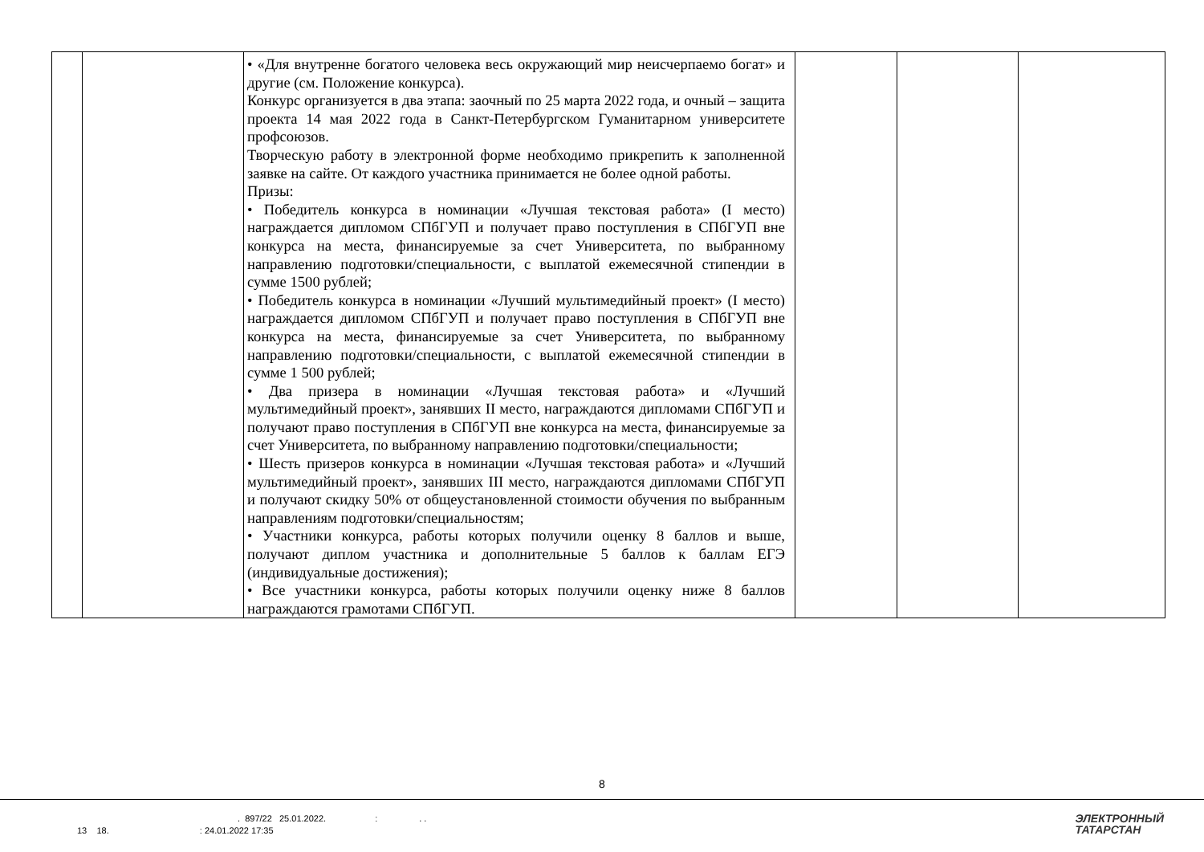| | | • «Для внутренне богатого человека весь окружающий мир неисчерпаемо богат» и другие (см. Положение конкурса). Конкурс организуется в два этапа: заочный по 25 марта 2022 года, и очный – защита проекта 14 мая 2022 года в Санкт-Петербургском Гуманитарном университете профсоюзов. Творческую работу в электронной форме необходимо прикрепить к заполненной заявке на сайте. От каждого участника принимается не более одной работы. Призы: • Победитель конкурса в номинации «Лучшая текстовая работа» (I место) награждается дипломом СПбГУП и получает право поступления в СПбГУП вне конкурса на места, финансируемые за счет Университета, по выбранному направлению подготовки/специальности, с выплатой ежемесячной стипендии в сумме 1500 рублей; • Победитель конкурса в номинации «Лучший мультимедийный проект» (I место) награждается дипломом СПбГУП и получает право поступления в СПбГУП вне конкурса на места, финансируемые за счет Университета, по выбранному направлению подготовки/специальности, с выплатой ежемесячной стипендии в сумме 1 500 рублей; • Два призера в номинации «Лучшая текстовая работа» и «Лучший мультимедийный проект», занявших II место, награждаются дипломами СПбГУП и получают право поступления в СПбГУП вне конкурса на места, финансируемые за счет Университета, по выбранному направлению подготовки/специальности; • Шесть призеров конкурса в номинации «Лучшая текстовая работа» и «Лучший мультимедийный проект», занявших III место, награждаются дипломами СПбГУП и получают скидку 50% от общеустановленной стоимости обучения по выбранным направлениям подготовки/специальностям; • Участники конкурса, работы которых получили оценку 8 баллов и выше, получают диплом участника и дополнительные 5 баллов к баллам ЕГЭ (индивидуальные достижения); • Все участники конкурса, работы которых получили оценку ниже 8 баллов награждаются грамотами СПбГУП. | | | |
8
. 897/22 25.01.2022. : . .
13 18. : 24.01.2022 17:35
ЭЛЕКТРОННЫЙ
ТАТАРСТАН